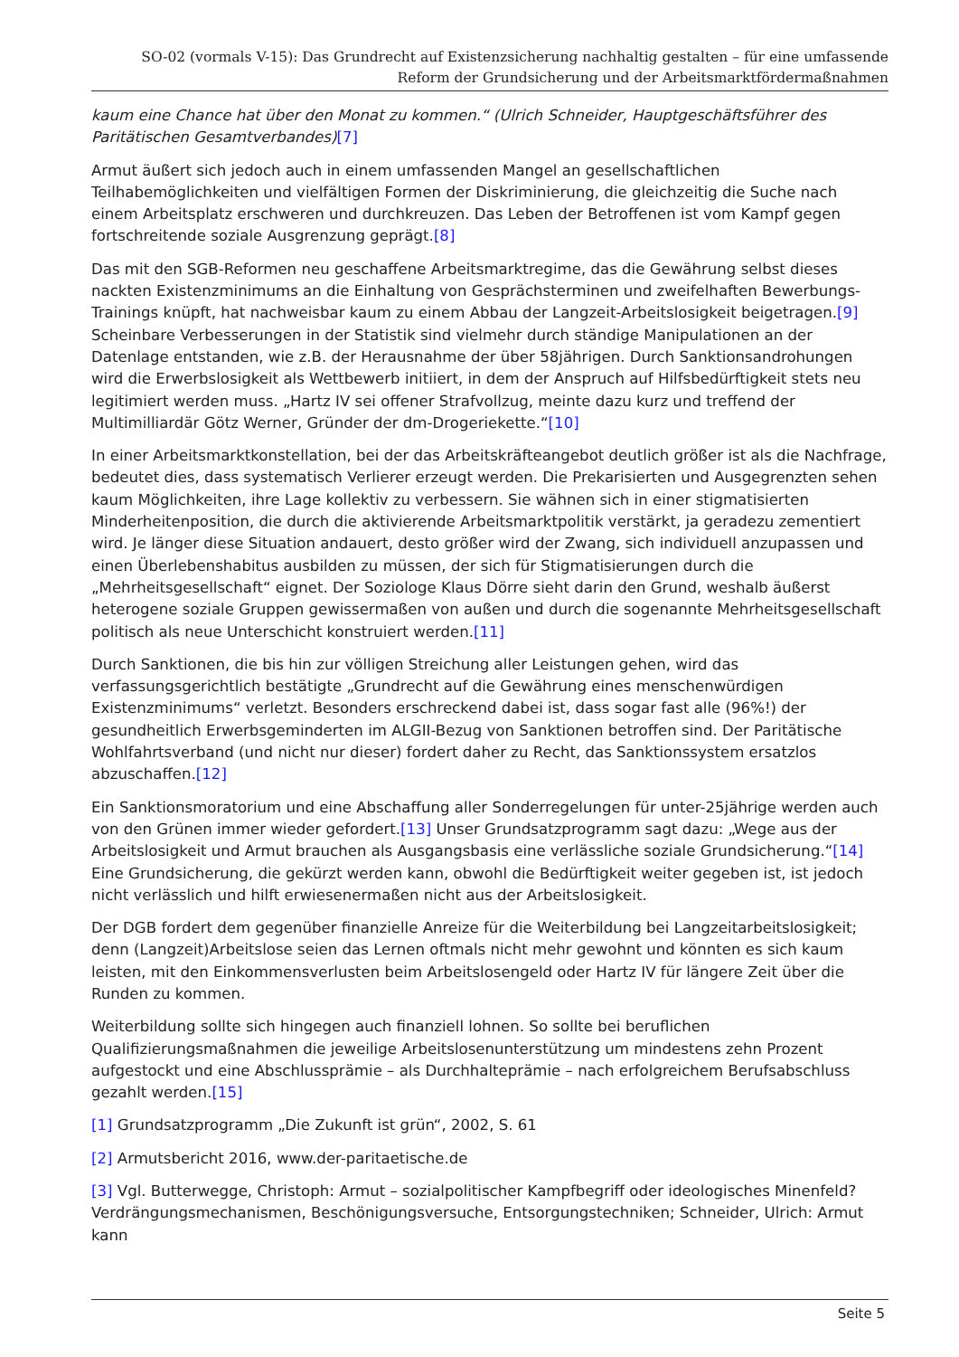SO-02 (vormals V-15): Das Grundrecht auf Existenzsicherung nachhaltig gestalten – für eine umfassende Reform der Grundsicherung und der Arbeitsmarktfördermaßnahmen
kaum eine Chance hat über den Monat zu kommen.“ (Ulrich Schneider, Hauptgeschäftsführer des Paritätischen Gesamtverbandes)[7]
Armut äußert sich jedoch auch in einem umfassenden Mangel an gesellschaftlichen Teilhabemöglichkeiten und vielfältigen Formen der Diskriminierung, die gleichzeitig die Suche nach einem Arbeitsplatz erschweren und durchkreuzen. Das Leben der Betroffenen ist vom Kampf gegen fortschreitende soziale Ausgrenzung geprägt.[8]
Das mit den SGB-Reformen neu geschaffene Arbeitsmarktregime, das die Gewährung selbst dieses nackten Existenzminimums an die Einhaltung von Gesprächsterminen und zweifelhaften Bewerbungs-Trainings knüpft, hat nachweisbar kaum zu einem Abbau der Langzeit-Arbeitslosigkeit beigetragen.[9] Scheinbare Verbesserungen in der Statistik sind vielmehr durch ständige Manipulationen an der Datenlage entstanden, wie z.B. der Herausnahme der über 58jährigen. Durch Sanktionsandrohungen wird die Erwerbslosigkeit als Wettbewerb initiiert, in dem der Anspruch auf Hilfsbedürftigkeit stets neu legitimiert werden muss. „Hartz IV sei offener Strafvollzug, meinte dazu kurz und treffend der Multimilliardär Götz Werner, Gründer der dm-Drogeriekette.“[10]
In einer Arbeitsmarktkonstellation, bei der das Arbeitskräfteangebot deutlich größer ist als die Nachfrage, bedeutet dies, dass systematisch Verlierer erzeugt werden. Die Prekarisierten und Ausgegrenzten sehen kaum Möglichkeiten, ihre Lage kollektiv zu verbessern. Sie wähnen sich in einer stigmatisierten Minderheitenposition, die durch die aktivierende Arbeitsmarktpolitik verstärkt, ja geradezu zementiert wird. Je länger diese Situation andauert, desto größer wird der Zwang, sich individuell anzupassen und einen Überlebenshabitus ausbilden zu müssen, der sich für Stigmatisierungen durch die „Mehrheitsgesellschaft“ eignet. Der Soziologe Klaus Dörre sieht darin den Grund, weshalb äußerst heterogene soziale Gruppen gewissermaßen von außen und durch die sogenannte Mehrheitsgesellschaft politisch als neue Unterschicht konstruiert werden.[11]
Durch Sanktionen, die bis hin zur völligen Streichung aller Leistungen gehen, wird das verfassungsgerichtlich bestätigte „Grundrecht auf die Gewährung eines menschenwürdigen Existenzminimums“ verletzt. Besonders erschreckend dabei ist, dass sogar fast alle (96%!) der gesundheitlich Erwerbsgeminderten im ALGII-Bezug von Sanktionen betroffen sind. Der Paritätische Wohlfahrtsverband (und nicht nur dieser) fordert daher zu Recht, das Sanktionssystem ersatzlos abzuschaffen.[12]
Ein Sanktionsmoratorium und eine Abschaffung aller Sonderregelungen für unter-25jährige werden auch von den Grünen immer wieder gefordert.[13] Unser Grundsatzprogramm sagt dazu: „Wege aus der Arbeitslosigkeit und Armut brauchen als Ausgangsbasis eine verlässliche soziale Grundsicherung.“[14] Eine Grundsicherung, die gekürzt werden kann, obwohl die Bedürftigkeit weiter gegeben ist, ist jedoch nicht verlässlich und hilft erwiesenermaßen nicht aus der Arbeitslosigkeit.
Der DGB fordert dem gegenüber finanzielle Anreize für die Weiterbildung bei Langzeitarbeitslosigkeit; denn (Langzeit)Arbeitslose seien das Lernen oftmals nicht mehr gewohnt und könnten es sich kaum leisten, mit den Einkommensverlusten beim Arbeitslosengeld oder Hartz IV für längere Zeit über die Runden zu kommen.
Weiterbildung sollte sich hingegen auch finanziell lohnen. So sollte bei beruflichen Qualifizierungsmaßnahmen die jeweilige Arbeitslosenunterstützung um mindestens zehn Prozent aufgestockt und eine Abschlussprämie – als Durchhalteprämie – nach erfolgreichem Berufsabschluss gezahlt werden.[15]
[1] Grundsatzprogramm „Die Zukunft ist grün“, 2002, S. 61
[2] Armutsbericht 2016, www.der-paritaetische.de
[3] Vgl. Butterwegge, Christoph: Armut – sozialpolitischer Kampfbegriff oder ideologisches Minenfeld? Verdrängungsmechanismen, Beschönigungsversuche, Entsorgungstechniken; Schneider, Ulrich: Armut kann
Seite 5